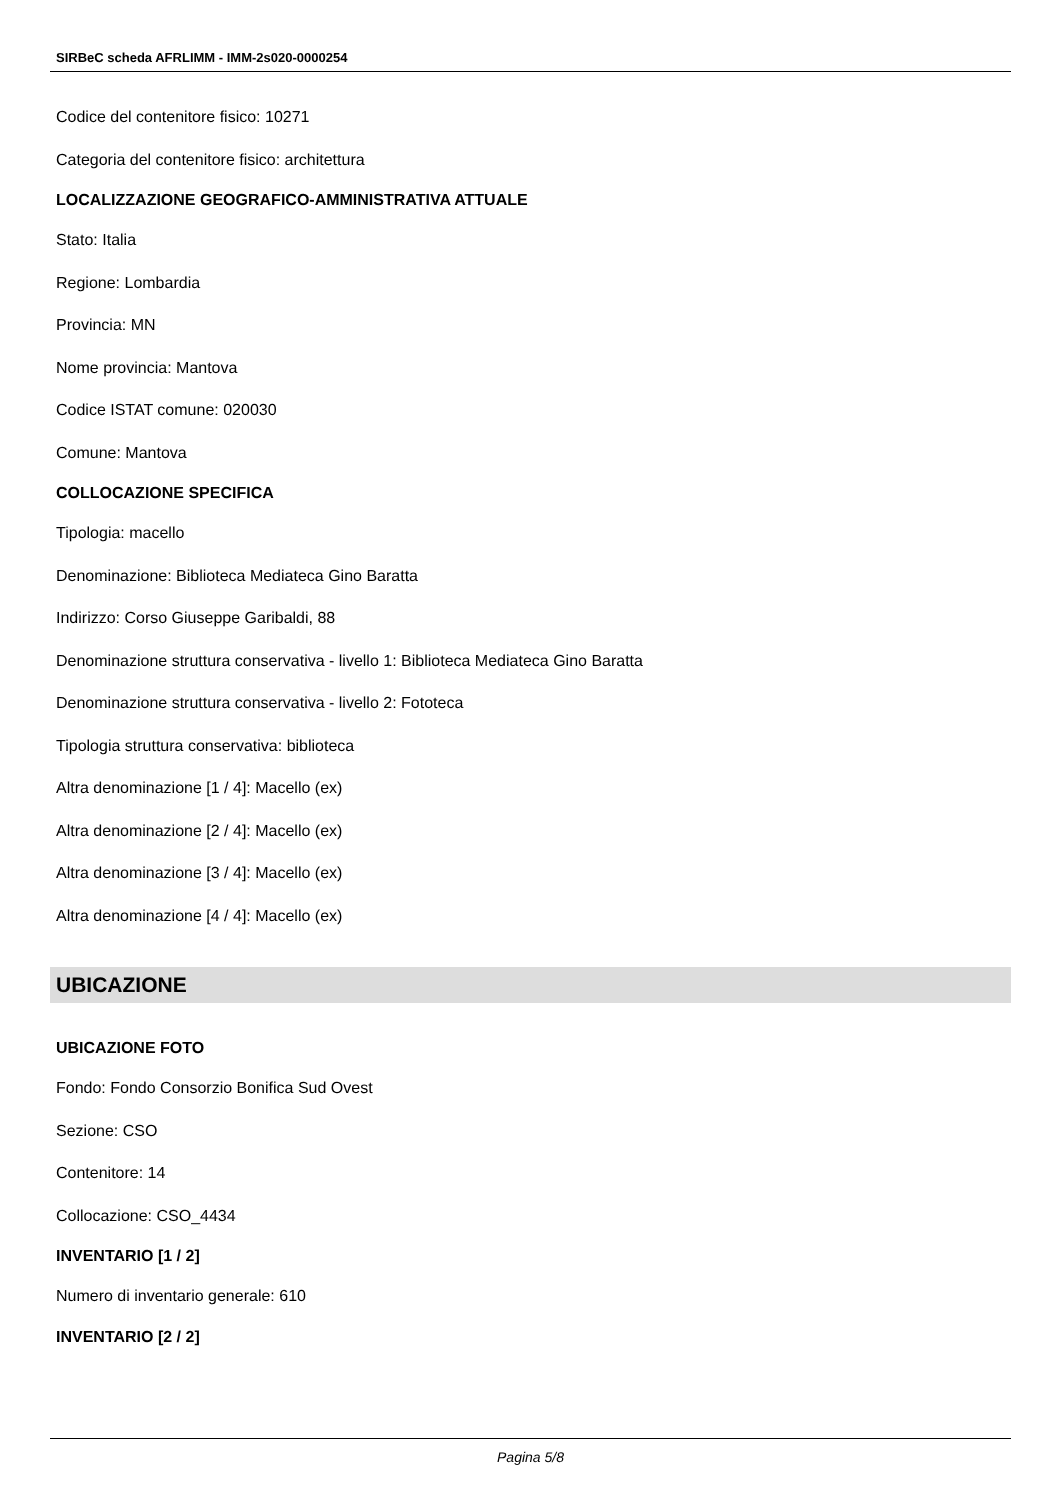SIRBeC scheda AFRLIMM - IMM-2s020-0000254
Codice del contenitore fisico: 10271
Categoria del contenitore fisico: architettura
LOCALIZZAZIONE GEOGRAFICO-AMMINISTRATIVA ATTUALE
Stato: Italia
Regione: Lombardia
Provincia: MN
Nome provincia: Mantova
Codice ISTAT comune: 020030
Comune: Mantova
COLLOCAZIONE SPECIFICA
Tipologia: macello
Denominazione: Biblioteca Mediateca Gino Baratta
Indirizzo: Corso Giuseppe Garibaldi, 88
Denominazione struttura conservativa - livello 1: Biblioteca Mediateca Gino Baratta
Denominazione struttura conservativa - livello 2: Fototeca
Tipologia struttura conservativa: biblioteca
Altra denominazione [1 / 4]: Macello (ex)
Altra denominazione [2 / 4]: Macello (ex)
Altra denominazione [3 / 4]: Macello (ex)
Altra denominazione [4 / 4]: Macello (ex)
UBICAZIONE
UBICAZIONE FOTO
Fondo: Fondo Consorzio Bonifica Sud Ovest
Sezione: CSO
Contenitore: 14
Collocazione: CSO_4434
INVENTARIO [1 / 2]
Numero di inventario generale: 610
INVENTARIO [2 / 2]
Pagina 5/8